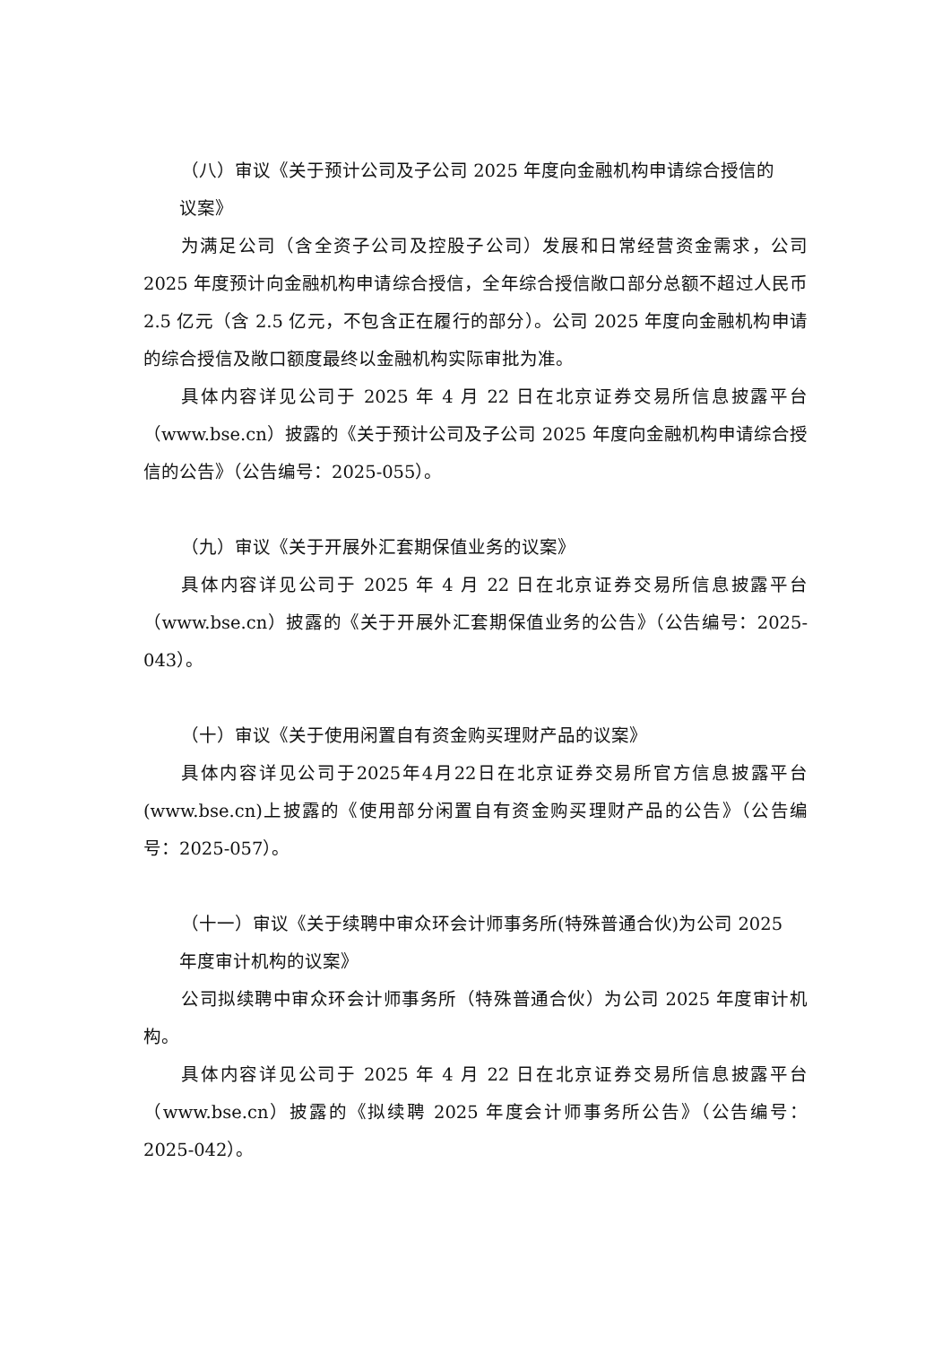（八）审议《关于预计公司及子公司 2025 年度向金融机构申请综合授信的
议案》
为满足公司（含全资子公司及控股子公司）发展和日常经营资金需求，公司 2025 年度预计向金融机构申请综合授信，全年综合授信敞口部分总额不超过人民币 2.5 亿元（含 2.5 亿元，不包含正在履行的部分）。公司 2025 年度向金融机构申请的综合授信及敞口额度最终以金融机构实际审批为准。
具体内容详见公司于 2025 年 4 月 22 日在北京证券交易所信息披露平台（www.bse.cn）披露的《关于预计公司及子公司 2025 年度向金融机构申请综合授信的公告》（公告编号：2025-055）。
（九）审议《关于开展外汇套期保值业务的议案》
具体内容详见公司于 2025 年 4 月 22 日在北京证券交易所信息披露平台（www.bse.cn）披露的《关于开展外汇套期保值业务的公告》（公告编号：2025-043）。
（十）审议《关于使用闲置自有资金购买理财产品的议案》
具体内容详见公司于2025年4月22日在北京证券交易所官方信息披露平台(www.bse.cn)上披露的《使用部分闲置自有资金购买理财产品的公告》（公告编号：2025-057）。
（十一）审议《关于续聘中审众环会计师事务所(特殊普通合伙)为公司 2025
年度审计机构的议案》
公司拟续聘中审众环会计师事务所（特殊普通合伙）为公司 2025 年度审计机构。
具体内容详见公司于 2025 年 4 月 22 日在北京证券交易所信息披露平台（www.bse.cn）披露的《拟续聘 2025 年度会计师事务所公告》（公告编号：2025-042）。